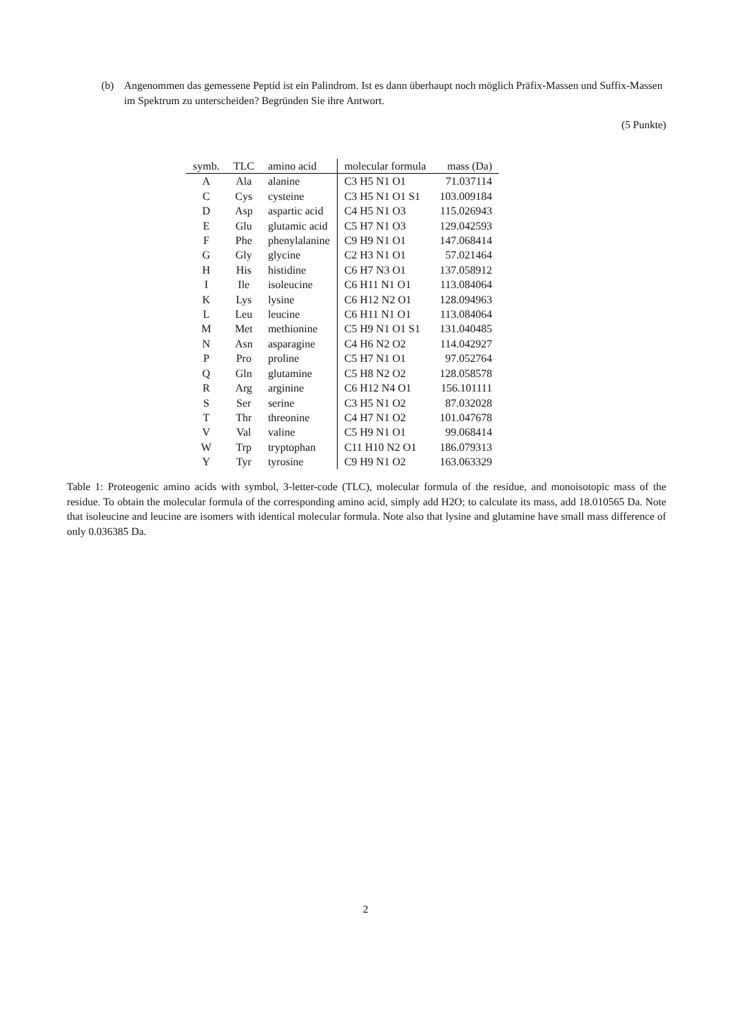(b) Angenommen das gemessene Peptid ist ein Palindrom. Ist es dann überhaupt noch möglich Präfix-Massen und Suffix-Massen im Spektrum zu unterscheiden? Begründen Sie ihre Antwort.
(5 Punkte)
| symb. | TLC | amino acid | molecular formula | mass (Da) |
| --- | --- | --- | --- | --- |
| A | Ala | alanine | C3 H5 N1 O1 | 71.037114 |
| C | Cys | cysteine | C3 H5 N1 O1 S1 | 103.009184 |
| D | Asp | aspartic acid | C4 H5 N1 O3 | 115.026943 |
| E | Glu | glutamic acid | C5 H7 N1 O3 | 129.042593 |
| F | Phe | phenylalanine | C9 H9 N1 O1 | 147.068414 |
| G | Gly | glycine | C2 H3 N1 O1 | 57.021464 |
| H | His | histidine | C6 H7 N3 O1 | 137.058912 |
| I | Ile | isoleucine | C6 H11 N1 O1 | 113.084064 |
| K | Lys | lysine | C6 H12 N2 O1 | 128.094963 |
| L | Leu | leucine | C6 H11 N1 O1 | 113.084064 |
| M | Met | methionine | C5 H9 N1 O1 S1 | 131.040485 |
| N | Asn | asparagine | C4 H6 N2 O2 | 114.042927 |
| P | Pro | proline | C5 H7 N1 O1 | 97.052764 |
| Q | Gln | glutamine | C5 H8 N2 O2 | 128.058578 |
| R | Arg | arginine | C6 H12 N4 O1 | 156.101111 |
| S | Ser | serine | C3 H5 N1 O2 | 87.032028 |
| T | Thr | threonine | C4 H7 N1 O2 | 101.047678 |
| V | Val | valine | C5 H9 N1 O1 | 99.068414 |
| W | Trp | tryptophan | C11 H10 N2 O1 | 186.079313 |
| Y | Tyr | tyrosine | C9 H9 N1 O2 | 163.063329 |
Table 1: Proteogenic amino acids with symbol, 3-letter-code (TLC), molecular formula of the residue, and monoisotopic mass of the residue. To obtain the molecular formula of the corresponding amino acid, simply add H2O; to calculate its mass, add 18.010565 Da. Note that isoleucine and leucine are isomers with identical molecular formula. Note also that lysine and glutamine have small mass difference of only 0.036385 Da.
2